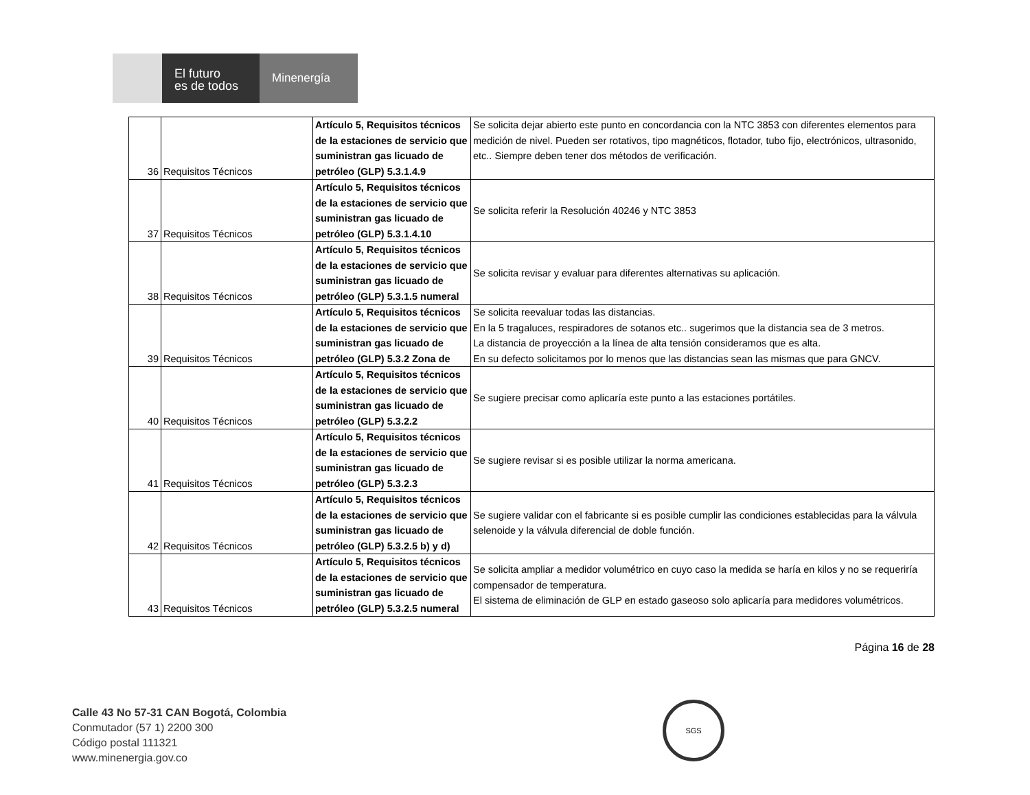El futuro
es de todos
Minenergía
| 36 | Requisitos Técnicos | Artículo 5, Requisitos técnicos de la estaciones de servicio que suministran gas licuado de petróleo (GLP) 5.3.1.4.9 | Se solicita dejar abierto este punto en concordancia con la NTC 3853 con diferentes elementos para medición de nivel. Pueden ser rotativos, tipo magnéticos, flotador, tubo fijo, electrónicos, ultrasonido, etc.. Siempre deben tener dos métodos de verificación. |
| 37 | Requisitos Técnicos | Artículo 5, Requisitos técnicos de la estaciones de servicio que suministran gas licuado de petróleo (GLP) 5.3.1.4.10 | Se solicita referir la Resolución 40246 y NTC 3853 |
| 38 | Requisitos Técnicos | Artículo 5, Requisitos técnicos de la estaciones de servicio que suministran gas licuado de petróleo (GLP) 5.3.1.5 numeral | Se solicita revisar y evaluar para diferentes alternativas su aplicación. |
| 39 | Requisitos Técnicos | Artículo 5, Requisitos técnicos de la estaciones de servicio que suministran gas licuado de petróleo (GLP) 5.3.2 Zona de | Se solicita reevaluar todas las distancias. En la 5 tragaluces, respiradores de sotanos etc.. sugerimos que la distancia sea de 3 metros. La distancia de proyección a la línea de alta tensión consideramos que es alta. En su defecto solicitamos por lo menos que las distancias sean las mismas que para GNCV. |
| 40 | Requisitos Técnicos | Artículo 5, Requisitos técnicos de la estaciones de servicio que suministran gas licuado de petróleo (GLP) 5.3.2.2 | Se sugiere precisar como aplicaría este punto a las estaciones portátiles. |
| 41 | Requisitos Técnicos | Artículo 5, Requisitos técnicos de la estaciones de servicio que suministran gas licuado de petróleo (GLP) 5.3.2.3 | Se sugiere revisar si es posible utilizar la norma americana. |
| 42 | Requisitos Técnicos | Artículo 5, Requisitos técnicos de la estaciones de servicio que suministran gas licuado de petróleo (GLP) 5.3.2.5 b) y d) | Se sugiere validar con el fabricante si es posible cumplir las condiciones establecidas para la válvula selenoide y la válvula diferencial de doble función. |
| 43 | Requisitos Técnicos | Artículo 5, Requisitos técnicos de la estaciones de servicio que suministran gas licuado de petróleo (GLP) 5.3.2.5 numeral | Se solicita ampliar a medidor volumétrico en cuyo caso la medida se haría en kilos y no se requeriría compensador de temperatura. El sistema de eliminación de GLP en estado gaseoso solo aplicaría para medidores volumétricos. |
Página 16 de 28
Calle 43 No 57-31 CAN Bogotá, Colombia
Conmutador (57 1) 2200 300
Código postal 111321
www.minenergia.gov.co
SGS